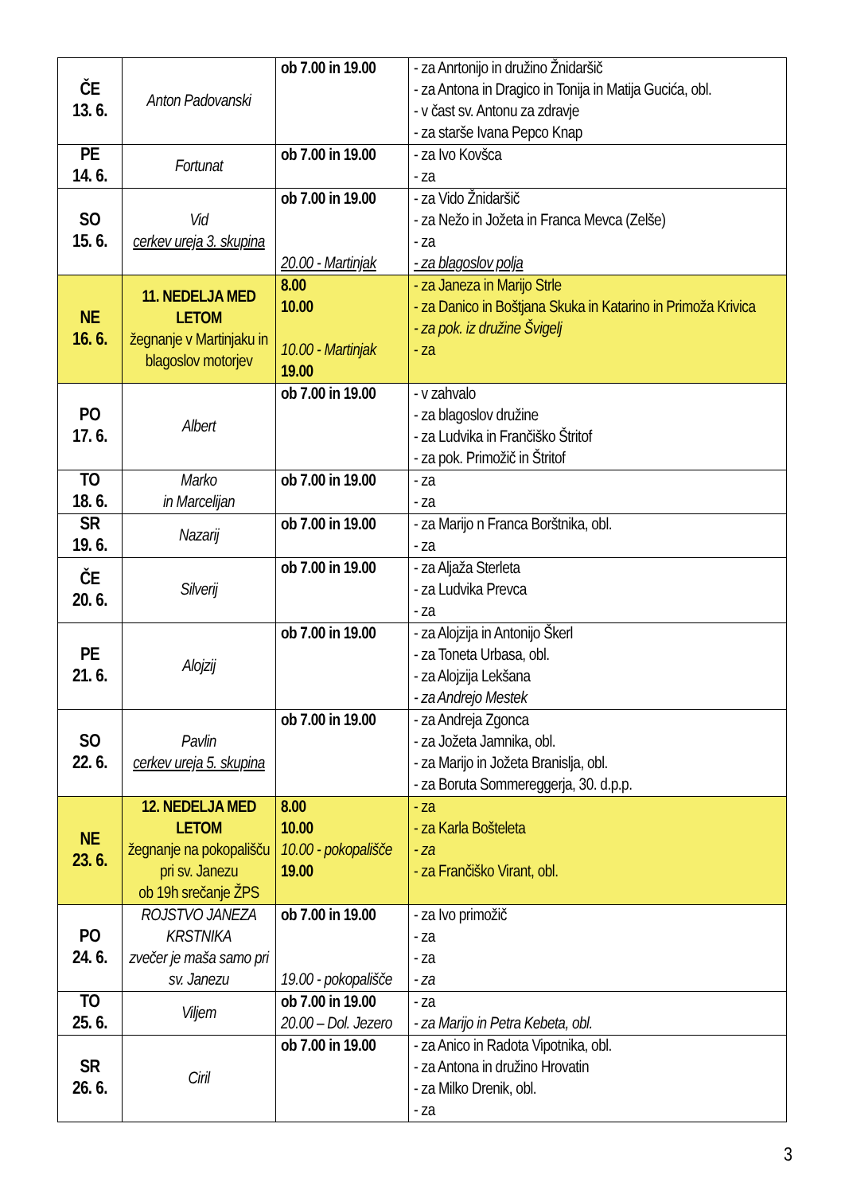| ČE 13. 6. | Anton Padovanski | ob 7.00 in 19.00 | - za Anrtonijo in družino Žnidaršič - za Antona in Dragico in Tonija in Matija Gucića, obl. - v čast sv. Antonu za zdravje - za starše Ivana Pepco Knap |
| PE 14. 6. | Fortunat | ob 7.00 in 19.00 | - za Ivo Kovšca - za |
| SO 15. 6. | Vid cerkev ureja 3. skupina | ob 7.00 in 19.00 20.00 - Martinjak | - za Vido Žnidaršič - za Nežo in Jožeta in Franca Mevca (Zelše) - za - za blagoslov polja |
| NE 16. 6. | 11. NEDELJA MED LETOM žegnanje v Martinjaku in blagoslov motorjev | 8.00 10.00 10.00 - Martinjak 19.00 | - za Janeza in Marijo Strle - za Danico in Boštjana Skuka in Katarino in Primoža Krivica - za pok. iz družine Švigelj - za |
| PO 17. 6. | Albert | ob 7.00 in 19.00 | - v zahvalo - za blagoslov družine - za Ludvika in Frančiško Štritof - za pok. Primožič in Štritof |
| TO 18. 6. | Marko in Marcelijan | ob 7.00 in 19.00 | - za - za |
| SR 19. 6. | Nazarij | ob 7.00 in 19.00 | - za Marijo n Franca Borštnika, obl. - za |
| ČE 20. 6. | Silverij | ob 7.00 in 19.00 | - za Aljaža Sterleta - za Ludvika Prevca - za |
| PE 21. 6. | Alojzij | ob 7.00 in 19.00 | - za Alojzija in Antonijo Škerl - za Toneta Urbasa, obl. - za Alojzija Lekšana - za Andrejo Mestek |
| SO 22. 6. | Pavlin cerkev ureja 5. skupina | ob 7.00 in 19.00 | - za Andreja Zgonca - za Jožeta Jamnika, obl. - za Marijo in Jožeta Branislja, obl. - za Boruta Sommereggerja, 30. d.p.p. |
| NE 23. 6. | 12. NEDELJA MED LETOM žegnanje na pokopališču pri sv. Janezu ob 19h srečanje ŽPS | 8.00 10.00 10.00 - pokopališče 19.00 | - za - za Karla Bošteleta - za - za Frančiško Virant, obl. |
| PO 24. 6. | ROJSTVO JANEZA KRSTNIKA zvečer je maša samo pri sv. Janezu | ob 7.00 in 19.00 19.00 - pokopališče | - za Ivo primožič - za - za - za |
| TO 25. 6. | Viljem | ob 7.00 in 19.00 20.00 – Dol. Jezero | - za - za Marijo in Petra Kebeta, obl. |
| SR 26. 6. | Ciril | ob 7.00 in 19.00 | - za Anico in Radota Vipotnika, obl. - za Antona in družino Hrovatin - za Milko Drenik, obl. - za |
3